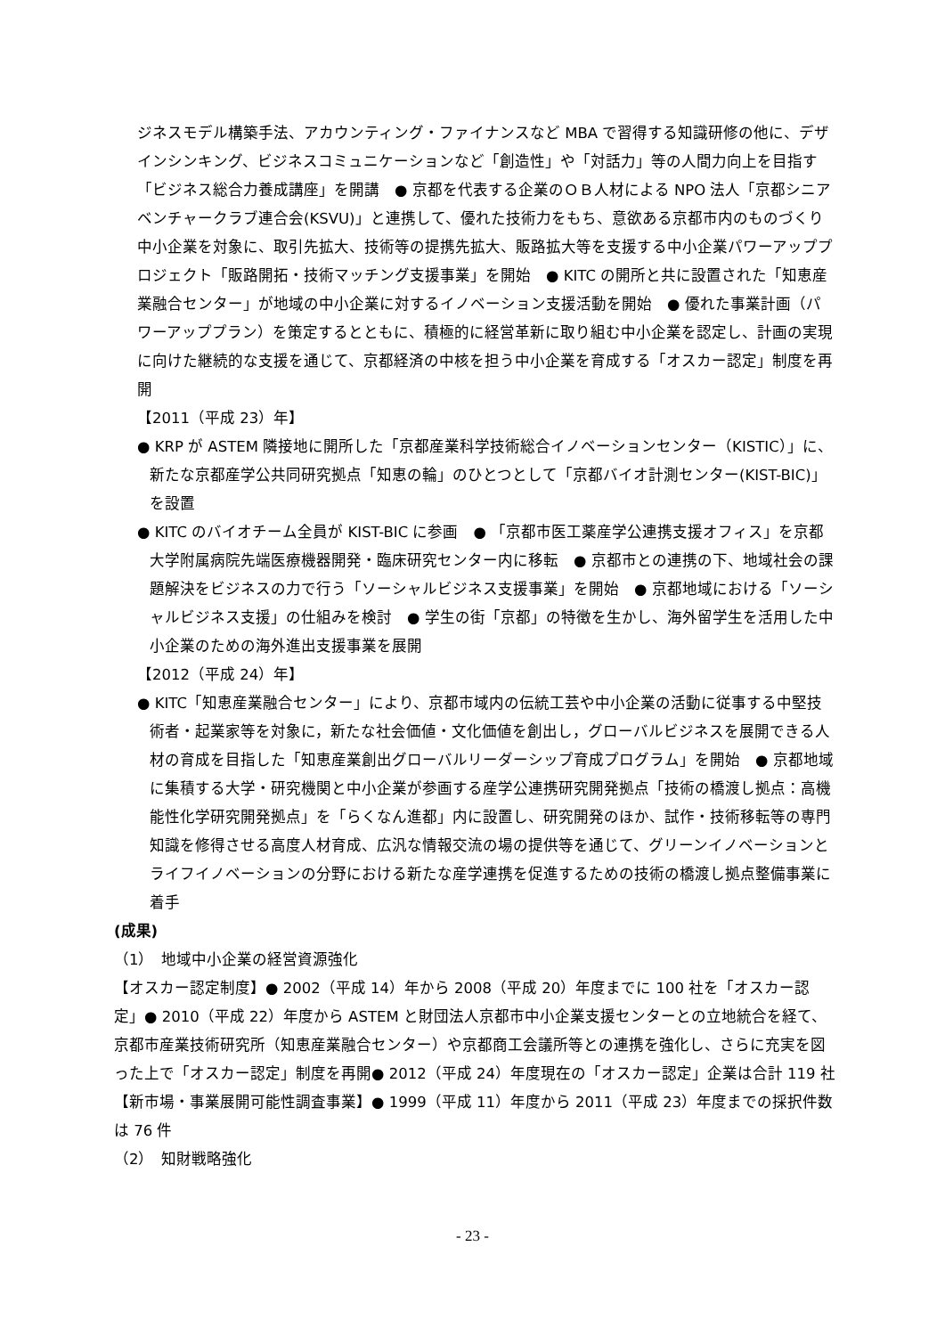ジネスモデル構築手法、アカウンティング・ファイナンスなど MBA で習得する知識研修の他に、デザインシンキング、ビジネスコミュニケーションなど「創造性」や「対話力」等の人間力向上を目指す「ビジネス総合力養成講座」を開講　● 京都を代表する企業のＯＢ人材による NPO 法人「京都シニアベンチャークラブ連合会(KSVU)」と連携して、優れた技術力をもち、意欲ある京都市内のものづくり中小企業を対象に、取引先拡大、技術等の提携先拡大、販路拡大等を支援する中小企業パワーアッププロジェクト「販路開拓・技術マッチング支援事業」を開始　● KITC の開所と共に設置された「知恵産業融合センター」が地域の中小企業に対するイノベーション支援活動を開始　● 優れた事業計画（パワーアッププラン）を策定するとともに、積極的に経営革新に取り組む中小企業を認定し、計画の実現に向けた継続的な支援を通じて、京都経済の中核を担う中小企業を育成する「オスカー認定」制度を再開
【2011（平成 23）年】
● KRP が ASTEM 隣接地に開所した「京都産業科学技術総合イノベーションセンター（KISTIC）」に、新たな京都産学公共同研究拠点「知恵の輪」のひとつとして「京都バイオ計測センター(KIST-BIC)」を設置
● KITC のバイオチーム全員が KIST-BIC に参画　● 「京都市医工薬産学公連携支援オフィス」を京都大学附属病院先端医療機器開発・臨床研究センター内に移転　● 京都市との連携の下、地域社会の課題解決をビジネスの力で行う「ソーシャルビジネス支援事業」を開始　● 京都地域における「ソーシャルビジネス支援」の仕組みを検討　● 学生の街「京都」の特徴を生かし、海外留学生を活用した中小企業のための海外進出支援事業を展開
【2012（平成 24）年】
● KITC「知恵産業融合センター」により、京都市域内の伝統工芸や中小企業の活動に従事する中堅技術者・起業家等を対象に，新たな社会価値・文化価値を創出し，グローバルビジネスを展開できる人材の育成を目指した「知恵産業創出グローバルリーダーシップ育成プログラム」を開始　● 京都地域に集積する大学・研究機関と中小企業が参画する産学公連携研究開発拠点「技術の橋渡し拠点：高機能性化学研究開発拠点」を「らくなん進都」内に設置し、研究開発のほか、試作・技術移転等の専門知識を修得させる高度人材育成、広汎な情報交流の場の提供等を通じて、グリーンイノベーションとライフイノベーションの分野における新たな産学連携を促進するための技術の橋渡し拠点整備事業に着手
(成果)
（1）　地域中小企業の経営資源強化
【オスカー認定制度】● 2002（平成 14）年から 2008（平成 20）年度までに 100 社を「オスカー認定」● 2010（平成 22）年度から ASTEM と財団法人京都市中小企業支援センターとの立地統合を経て、京都市産業技術研究所（知恵産業融合センター）や京都商工会議所等との連携を強化し、さらに充実を図った上で「オスカー認定」制度を再開● 2012（平成 24）年度現在の「オスカー認定」企業は合計 119 社
【新市場・事業展開可能性調査事業】● 1999（平成 11）年度から 2011（平成 23）年度までの採択件数は 76 件
（2）　知財戦略強化
- 23 -